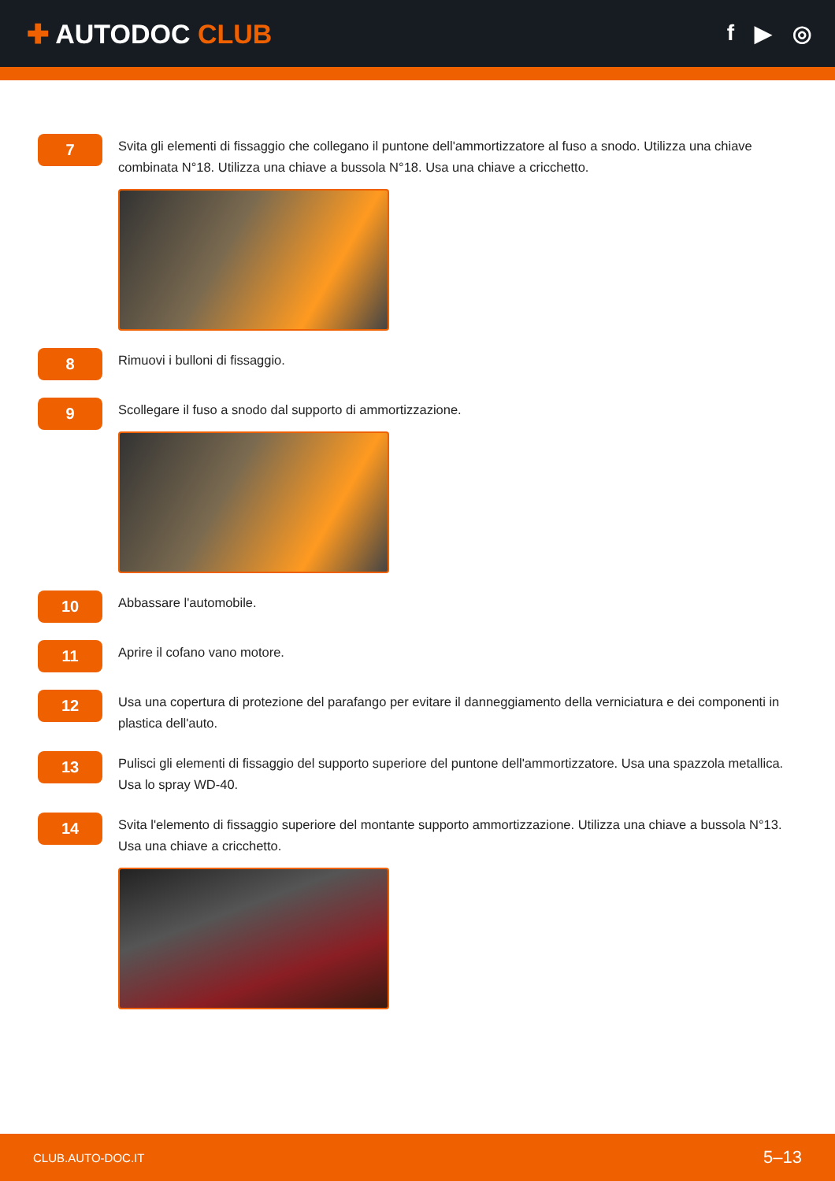✚ AUTODOC CLUB
f ▶ ◎
7
Svita gli elementi di fissaggio che collegano il puntone dell'ammortizzatore al fuso a snodo. Utilizza una chiave combinata N°18. Utilizza una chiave a bussola N°18. Usa una chiave a cricchetto.
8
Rimuovi i bulloni di fissaggio.
9
Scollegare il fuso a snodo dal supporto di ammortizzazione.
10
Abbassare l'automobile.
11
Aprire il cofano vano motore.
12
Usa una copertura di protezione del parafango per evitare il danneggiamento della verniciatura e dei componenti in plastica dell'auto.
13
Pulisci gli elementi di fissaggio del supporto superiore del puntone dell'ammortizzatore. Usa una spazzola metallica. Usa lo spray WD-40.
14
Svita l'elemento di fissaggio superiore del montante supporto ammortizzazione. Utilizza una chiave a bussola N°13. Usa una chiave a cricchetto.
CLUB.AUTO-DOC.IT 5–13